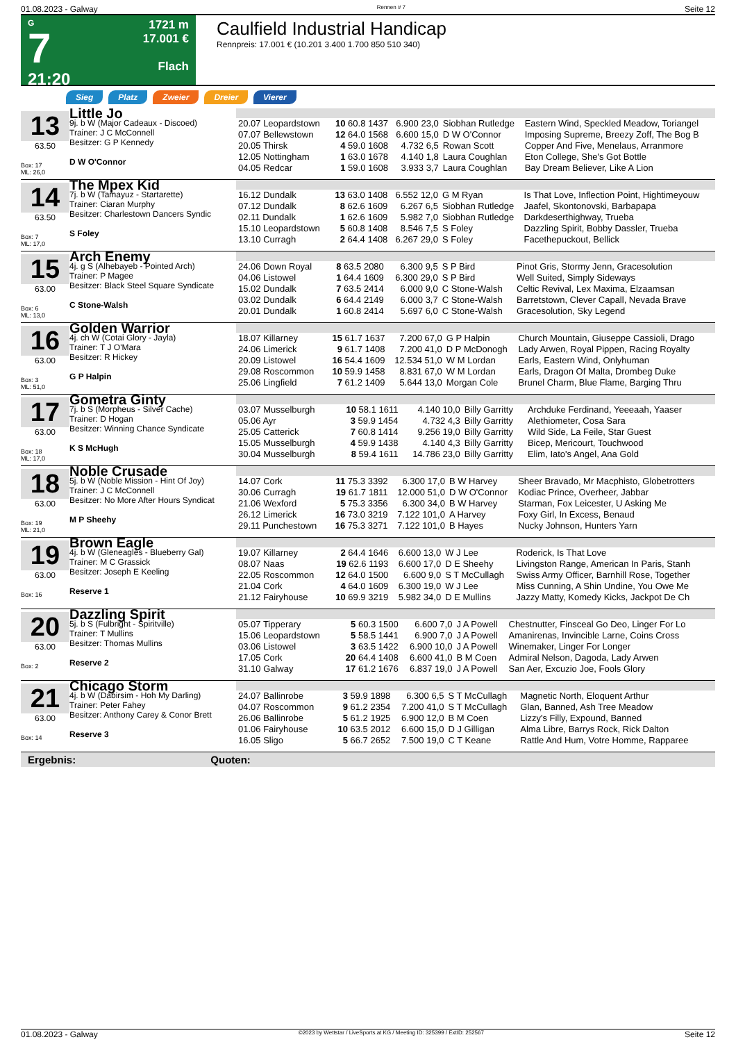01.08.2023 - Galway Rennen # 7 Seite 12
G
7
21:20
1721 m
17.001 €
Flach
Caulfield Industrial Handicap
Rennpreis: 17.001 € (10.201 3.400 1.700 850 510 340)
Sieg Platz Zweier Dreier Vierer
13
63.50
Box: 17
ML: 26,0
Little Jo
9j. b W (Major Cadeaux - Discoed)
Trainer: J C McConnell
Besitzer: G P Kennedy
D W O'Connor
| 20.07 Leopardstown | 10 60.8 1437 | 6.900 23,0 | Siobhan Rutledge | Eastern Wind, Speckled Meadow, Toriangel |
| 07.07 Bellewstown | 12 64.0 1568 | 6.600 15,0 | D W O'Connor | Imposing Supreme, Breezy Zoff, The Bog B |
| 20.05 Thirsk | 4 59.0 1608 | 4.732 6,5 | Rowan Scott | Copper And Five, Menelaus, Arranmore |
| 12.05 Nottingham | 1 63.0 1678 | 4.140 1,8 | Laura Coughlan | Eton College, She's Got Bottle |
| 04.05 Redcar | 1 59.0 1608 | 3.933 3,7 | Laura Coughlan | Bay Dream Believer, Like A Lion |
14
63.50
Box: 7
ML: 17,0
The Mpex Kid
7j. b W (Tamayuz - Startarette)
Trainer: Ciaran Murphy
Besitzer: Charlestown Dancers Syndic
S Foley
| 16.12 Dundalk | 13 63.0 1408 | 6.552 12,0 | G M Ryan | Is That Love, Inflection Point, Hightimeyouw |
| 07.12 Dundalk | 8 62.6 1609 | 6.267 6,5 | Siobhan Rutledge | Jaafel, Skontonovski, Barbapapa |
| 02.11 Dundalk | 1 62.6 1609 | 5.982 7,0 | Siobhan Rutledge | Darkdeserthighway, Trueba |
| 15.10 Leopardstown | 5 60.8 1408 | 8.546 7,5 | S Foley | Dazzling Spirit, Bobby Dassler, Trueba |
| 13.10 Curragh | 2 64.4 1408 | 6.267 29,0 | S Foley | Facethepuckout, Bellick |
15
63.00
Box: 6
ML: 13,0
Arch Enemy
4j. g S (Alhebayeb - Pointed Arch)
Trainer: P Magee
Besitzer: Black Steel Square Syndicate
C Stone-Walsh
| 24.06 Down Royal | 8 63.5 2080 | 6.300 9,5 | S P Bird | Pinot Gris, Stormy Jenn, Gracesolution |
| 04.06 Listowel | 1 64.4 1609 | 6.300 29,0 | S P Bird | Well Suited, Simply Sideways |
| 15.02 Dundalk | 7 63.5 2414 | 6.000 9,0 | C Stone-Walsh | Celtic Revival, Lex Maxima, Elzaamsan |
| 03.02 Dundalk | 6 64.4 2149 | 6.000 3,7 | C Stone-Walsh | Barretstown, Clever Capall, Nevada Brave |
| 20.01 Dundalk | 1 60.8 2414 | 5.697 6,0 | C Stone-Walsh | Gracesolution, Sky Legend |
16
63.00
Box: 3
ML: 51,0
Golden Warrior
4j. ch W (Cotai Glory - Jayla)
Trainer: T J O'Mara
Besitzer: R Hickey
G P Halpin
| 18.07 Killarney | 15 61.7 1637 | 7.200 67,0 | G P Halpin | Church Mountain, Giuseppe Cassioli, Drago |
| 24.06 Limerick | 9 61.7 1408 | 7.200 41,0 | D P McDonogh | Lady Arwen, Royal Pippen, Racing Royalty |
| 20.09 Listowel | 16 54.4 1609 | 12.534 51,0 | W M Lordan | Earls, Eastern Wind, Onlyhuman |
| 29.08 Roscommon | 10 59.9 1458 | 8.831 67,0 | W M Lordan | Earls, Dragon Of Malta, Drombeg Duke |
| 25.06 Lingfield | 7 61.2 1409 | 5.644 13,0 | Morgan Cole | Brunel Charm, Blue Flame, Barging Thru |
17
63.00
Box: 18
ML: 17,0
Gometra Ginty
7j. b S (Morpheus - Silver Cache)
Trainer: D Hogan
Besitzer: Winning Chance Syndicate
K S McHugh
| 03.07 Musselburgh | 10 58.1 1611 | 4.140 10,0 | Billy Garritty | Archduke Ferdinand, Yeeeaah, Yaaser |
| 05.06 Ayr | 3 59.9 1454 | 4.732 4,3 | Billy Garritty | Alethiometer, Cosa Sara |
| 25.05 Catterick | 7 60.8 1414 | 9.256 19,0 | Billy Garritty | Wild Side, La Feile, Star Guest |
| 15.05 Musselburgh | 4 59.9 1438 | 4.140 4,3 | Billy Garritty | Bicep, Mericourt, Touchwood |
| 30.04 Musselburgh | 8 59.4 1611 | 14.786 23,0 | Billy Garritty | Elim, Iato's Angel, Ana Gold |
18
63.00
Box: 19
ML: 21,0
Noble Crusade
5j. b W (Noble Mission - Hint Of Joy)
Trainer: J C McConnell
Besitzer: No More After Hours Syndicat
M P Sheehy
| 14.07 Cork | 11 75.3 3392 | 6.300 17,0 | B W Harvey | Sheer Bravado, Mr Macphisto, Globetrotters |
| 30.06 Curragh | 19 61.7 1811 | 12.000 51,0 | D W O'Connor | Kodiac Prince, Overheer, Jabbar |
| 21.06 Wexford | 5 75.3 3356 | 6.300 34,0 | B W Harvey | Starman, Fox Leicester, U Asking Me |
| 26.12 Limerick | 16 73.0 3219 | 7.122 101,0 | A Harvey | Foxy Girl, In Excess, Benaud |
| 29.11 Punchestown | 16 75.3 3271 | 7.122 101,0 | B Hayes | Nucky Johnson, Hunters Yarn |
19
63.00
Box: 16
Brown Eagle
4j. b W (Gleneagles - Blueberry Gal)
Trainer: M C Grassick
Besitzer: Joseph E Keeling
Reserve 1
| 19.07 Killarney | 2 64.4 1646 | 6.600 13,0 | W J Lee | Roderick, Is That Love |
| 08.07 Naas | 19 62.6 1193 | 6.600 17,0 | D E Sheehy | Livingston Range, American In Paris, Stanh |
| 22.05 Roscommon | 12 64.0 1500 | 6.600 9,0 | S T McCullagh | Swiss Army Officer, Barnhill Rose, Together |
| 21.04 Cork | 4 64.0 1609 | 6.300 19,0 | W J Lee | Miss Cunning, A Shin Undine, You Owe Me |
| 21.12 Fairyhouse | 10 69.9 3219 | 5.982 34,0 | D E Mullins | Jazzy Matty, Komedy Kicks, Jackpot De Ch |
20
63.00
Box: 2
Dazzling Spirit
5j. b S (Fulbright - Spiritville)
Trainer: T Mullins
Besitzer: Thomas Mullins
Reserve 2
| 05.07 Tipperary | 5 60.3 1500 | 6.600 7,0 | J A Powell | Chestnutter, Finsceal Go Deo, Linger For Lo |
| 15.06 Leopardstown | 5 58.5 1441 | 6.900 7,0 | J A Powell | Amanirenas, Invincible Larne, Coins Cross |
| 03.06 Listowel | 3 63.5 1422 | 6.900 10,0 | J A Powell | Winemaker, Linger For Longer |
| 17.05 Cork | 20 64.4 1408 | 6.600 41,0 | B M Coen | Admiral Nelson, Dagoda, Lady Arwen |
| 31.10 Galway | 17 61.2 1676 | 6.837 19,0 | J A Powell | San Aer, Excuzio Joe, Fools Glory |
21
63.00
Box: 14
Chicago Storm
4j. b W (Dabirsim - Hoh My Darling)
Trainer: Peter Fahey
Besitzer: Anthony Carey & Conor Brett
Reserve 3
| 24.07 Ballinrobe | 3 59.9 1898 | 6.300 6,5 | S T McCullagh | Magnetic North, Eloquent Arthur |
| 04.07 Roscommon | 9 61.2 2354 | 7.200 41,0 | S T McCullagh | Glan, Banned, Ash Tree Meadow |
| 26.06 Ballinrobe | 5 61.2 1925 | 6.900 12,0 | B M Coen | Lizzy's Filly, Expound, Banned |
| 01.06 Fairyhouse | 10 63.5 2012 | 6.600 15,0 | D J Gilligan | Alma Libre, Barrys Rock, Rick Dalton |
| 16.05 Sligo | 5 66.7 2652 | 7.500 19,0 | C T Keane | Rattle And Hum, Votre Homme, Rapparee |
Ergebnis: Quoten:
01.08.2023 - Galway ©2023 by Wettstar / LiveSports.at KG / Meeting ID: 325399 / ExtID: 252567 Seite 12